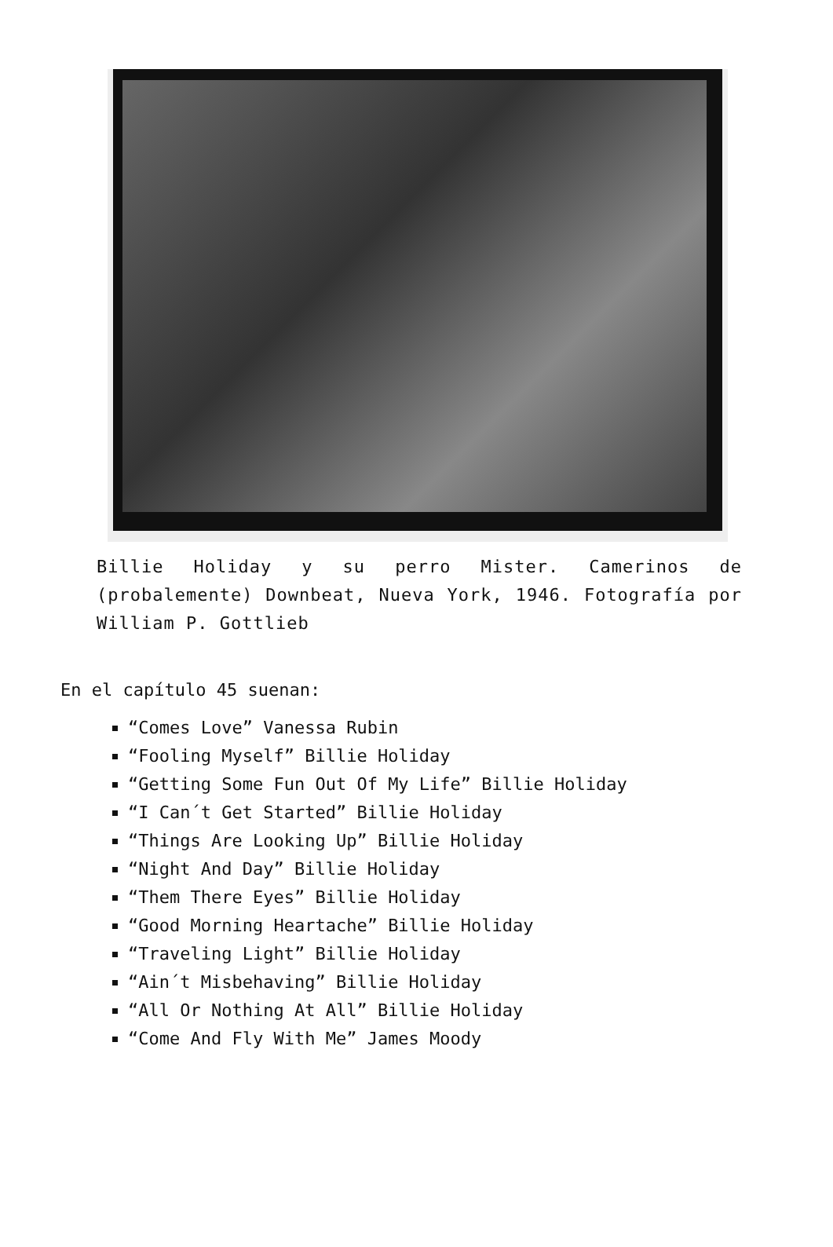Billie Holiday y su perro Mister. Camerinos de (probalemente) Downbeat, Nueva York, 1946. Fotografía por William P. Gottlieb
En el capítulo 45 suenan:
“Comes Love” Vanessa Rubin
“Fooling Myself” Billie Holiday
“Getting Some Fun Out Of My Life” Billie Holiday
“I Can´t Get Started” Billie Holiday
“Things Are Looking Up” Billie Holiday
“Night And Day” Billie Holiday
“Them There Eyes” Billie Holiday
“Good Morning Heartache” Billie Holiday
“Traveling Light” Billie Holiday
“Ain´t Misbehaving” Billie Holiday
“All Or Nothing At All” Billie Holiday
“Come And Fly With Me” James Moody